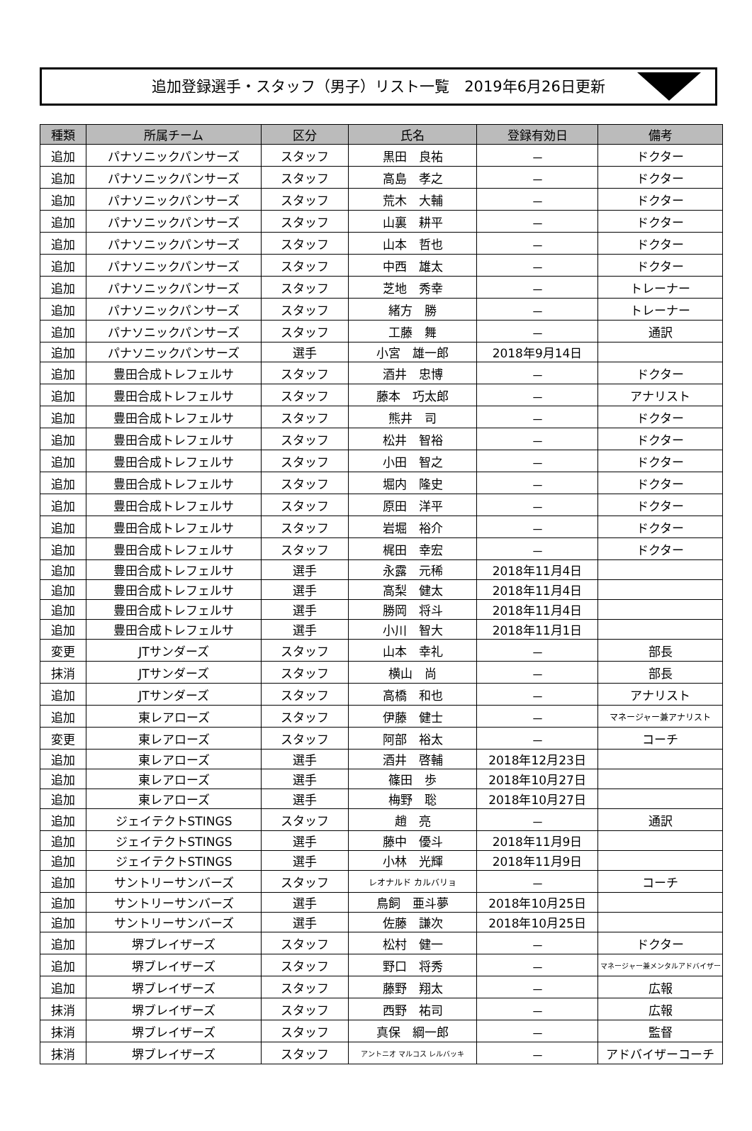追加登録選手・スタッフ（男子）リスト一覧　2019年6月26日更新
| 種類 | 所属チーム | 区分 | 氏名 | 登録有効日 | 備考 |
| --- | --- | --- | --- | --- | --- |
| 追加 | パナソニックパンサーズ | スタッフ | 黒田 良祐 | － | ドクター |
| 追加 | パナソニックパンサーズ | スタッフ | 高島 孝之 | － | ドクター |
| 追加 | パナソニックパンサーズ | スタッフ | 荒木 大輔 | － | ドクター |
| 追加 | パナソニックパンサーズ | スタッフ | 山裏 耕平 | － | ドクター |
| 追加 | パナソニックパンサーズ | スタッフ | 山本 哲也 | － | ドクター |
| 追加 | パナソニックパンサーズ | スタッフ | 中西 雄太 | － | ドクター |
| 追加 | パナソニックパンサーズ | スタッフ | 芝地 秀幸 | － | トレーナー |
| 追加 | パナソニックパンサーズ | スタッフ | 緒方 勝 | － | トレーナー |
| 追加 | パナソニックパンサーズ | スタッフ | 工藤 舞 | － | 通訳 |
| 追加 | パナソニックパンサーズ | 選手 | 小宮 雄一郎 | 2018年9月14日 | |
| 追加 | 豊田合成トレフェルサ | スタッフ | 酒井 忠博 | － | ドクター |
| 追加 | 豊田合成トレフェルサ | スタッフ | 藤本 巧太郎 | － | アナリスト |
| 追加 | 豊田合成トレフェルサ | スタッフ | 熊井 司 | － | ドクター |
| 追加 | 豊田合成トレフェルサ | スタッフ | 松井 智裕 | － | ドクター |
| 追加 | 豊田合成トレフェルサ | スタッフ | 小田 智之 | － | ドクター |
| 追加 | 豊田合成トレフェルサ | スタッフ | 堀内 隆史 | － | ドクター |
| 追加 | 豊田合成トレフェルサ | スタッフ | 原田 洋平 | － | ドクター |
| 追加 | 豊田合成トレフェルサ | スタッフ | 岩堀 裕介 | － | ドクター |
| 追加 | 豊田合成トレフェルサ | スタッフ | 梶田 幸宏 | － | ドクター |
| 追加 | 豊田合成トレフェルサ | 選手 | 永露 元稀 | 2018年11月4日 | |
| 追加 | 豊田合成トレフェルサ | 選手 | 高梨 健太 | 2018年11月4日 | |
| 追加 | 豊田合成トレフェルサ | 選手 | 勝岡 将斗 | 2018年11月4日 | |
| 追加 | 豊田合成トレフェルサ | 選手 | 小川 智大 | 2018年11月1日 | |
| 変更 | JTサンダーズ | スタッフ | 山本 幸礼 | － | 部長 |
| 抹消 | JTサンダーズ | スタッフ | 横山 尚 | － | 部長 |
| 追加 | JTサンダーズ | スタッフ | 高橋 和也 | － | アナリスト |
| 追加 | 東レアローズ | スタッフ | 伊藤 健士 | － | マネージャー兼アナリスト |
| 変更 | 東レアローズ | スタッフ | 阿部 裕太 | － | コーチ |
| 追加 | 東レアローズ | 選手 | 酒井 啓輔 | 2018年12月23日 | |
| 追加 | 東レアローズ | 選手 | 篠田 歩 | 2018年10月27日 | |
| 追加 | 東レアローズ | 選手 | 梅野 聡 | 2018年10月27日 | |
| 追加 | ジェイテクトSTINGS | スタッフ | 趙 亮 | － | 通訳 |
| 追加 | ジェイテクトSTINGS | 選手 | 藤中 優斗 | 2018年11月9日 | |
| 追加 | ジェイテクトSTINGS | 選手 | 小林 光輝 | 2018年11月9日 | |
| 追加 | サントリーサンバーズ | スタッフ | レオナルド カルバリョ | － | コーチ |
| 追加 | サントリーサンバーズ | 選手 | 鳥飼 亜斗夢 | 2018年10月25日 | |
| 追加 | サントリーサンバーズ | 選手 | 佐藤 謙次 | 2018年10月25日 | |
| 追加 | 堺ブレイザーズ | スタッフ | 松村 健一 | － | ドクター |
| 追加 | 堺ブレイザーズ | スタッフ | 野口 将秀 | － | マネージャー兼メンタルアドバイザー |
| 追加 | 堺ブレイザーズ | スタッフ | 藤野 翔太 | － | 広報 |
| 抹消 | 堺ブレイザーズ | スタッフ | 西野 祐司 | － | 広報 |
| 抹消 | 堺ブレイザーズ | スタッフ | 真保 綱一郎 | － | 監督 |
| 抹消 | 堺ブレイザーズ | スタッフ | アントニオ マルコス レルバッキ | － | アドバイザーコーチ |